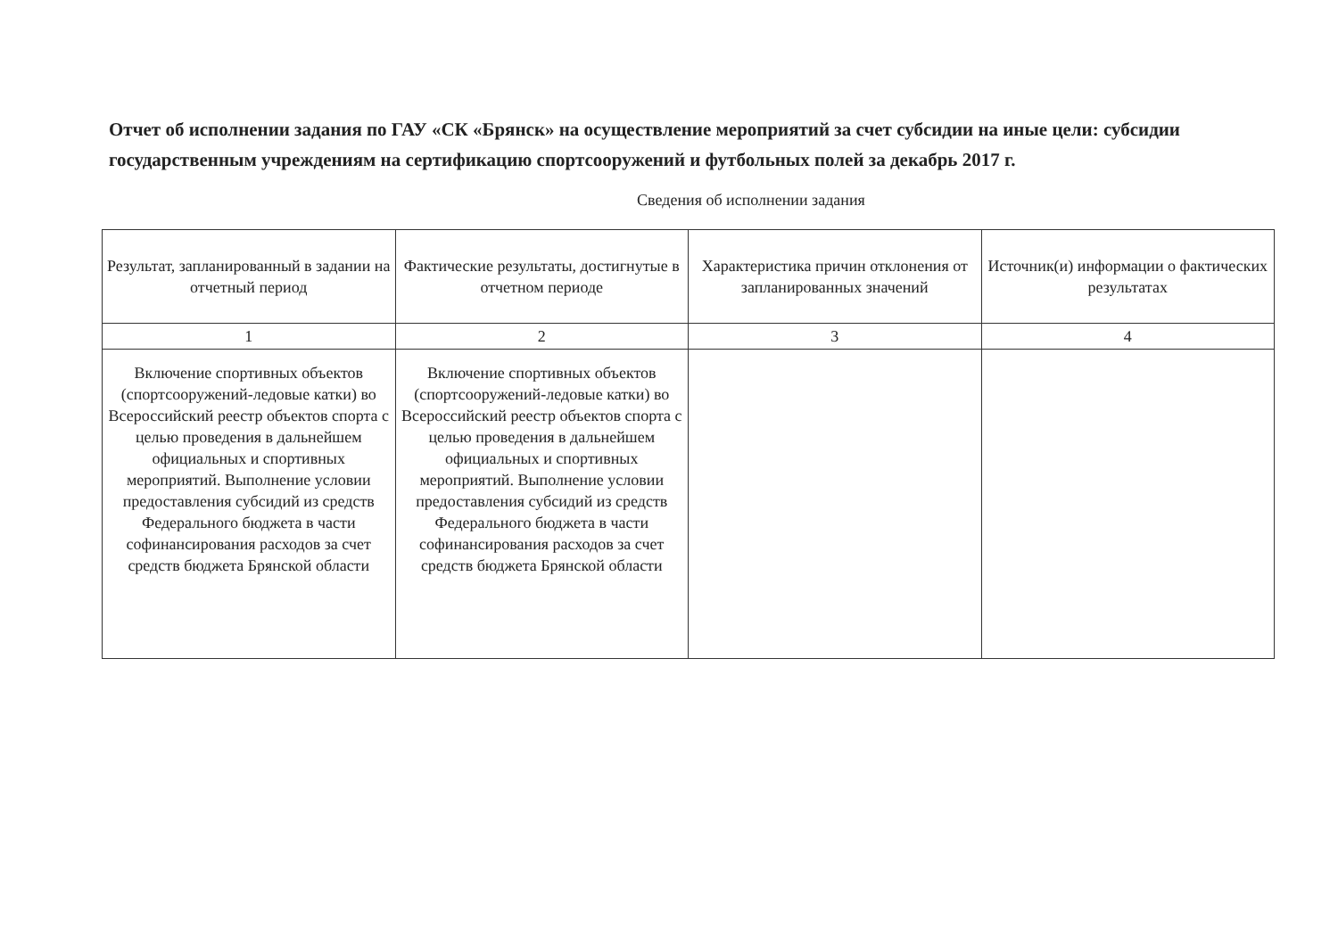Отчет об исполнении задания по ГАУ «СК «Брянск» на осуществление мероприятий за счет субсидии на иные цели: субсидии государственным учреждениям на сертификацию спортсооружений и футбольных полей за декабрь 2017 г.
Сведения об исполнении задания
| Результат, запланированный в задании на отчетный период | Фактические результаты, достигнутые в отчетном периоде | Характеристика причин отклонения от запланированных значений | Источник(и) информации о фактических результатах |
| --- | --- | --- | --- |
| 1 | 2 | 3 | 4 |
| Включение спортивных объектов (спортсооружений-ледовые катки) во Всероссийский реестр объектов спорта с целью проведения в дальнейшем официальных и спортивных мероприятий. Выполнение условии предоставления субсидий из средств Федерального бюджета в части софинансирования расходов за счет средств бюджета Брянской области | Включение спортивных объектов (спортсооружений-ледовые катки) во Всероссийский реестр объектов спорта с целью проведения в дальнейшем официальных и спортивных мероприятий. Выполнение условии предоставления субсидий из средств Федерального бюджета в части софинансирования расходов за счет средств бюджета Брянской области | | |